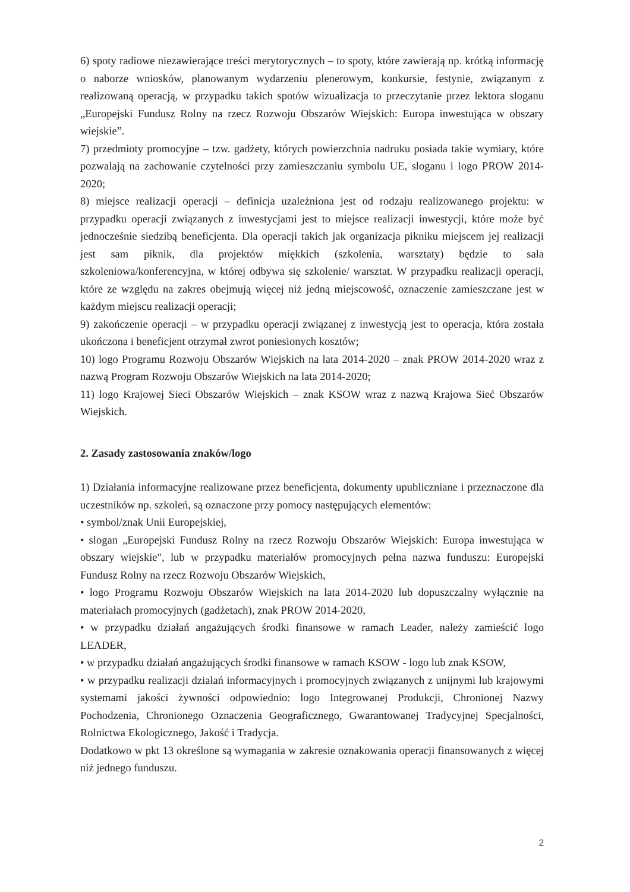6) spoty radiowe niezawierające treści merytorycznych – to spoty, które zawierają np. krótką informację o naborze wniosków, planowanym wydarzeniu plenerowym, konkursie, festynie, związanym z realizowaną operacją, w przypadku takich spotów wizualizacja to przeczytanie przez lektora sloganu „Europejski Fundusz Rolny na rzecz Rozwoju Obszarów Wiejskich: Europa inwestująca w obszary wiejskie”.
7) przedmioty promocyjne – tzw. gadżety, których powierzchnia nadruku posiada takie wymiary, które pozwalają na zachowanie czytelności przy zamieszczaniu symbolu UE, sloganu i logo PROW 2014-2020;
8) miejsce realizacji operacji – definicja uzależniona jest od rodzaju realizowanego projektu: w przypadku operacji związanych z inwestycjami jest to miejsce realizacji inwestycji, które może być jednocześnie siedzibą beneficjenta. Dla operacji takich jak organizacja pikniku miejscem jej realizacji jest sam piknik, dla projektów miękkich (szkolenia, warsztaty) będzie to sala szkoleniowa/konferencyjna, w której odbywa się szkolenie/ warsztat. W przypadku realizacji operacji, które ze względu na zakres obejmują więcej niż jedną miejscowość, oznaczenie zamieszczane jest w każdym miejscu realizacji operacji;
9) zakończenie operacji – w przypadku operacji związanej z inwestycją jest to operacja, która została ukończona i beneficjent otrzymał zwrot poniesionych kosztów;
10) logo Programu Rozwoju Obszarów Wiejskich na lata 2014-2020 – znak PROW 2014-2020 wraz z nazwą Program Rozwoju Obszarów Wiejskich na lata 2014-2020;
11) logo Krajowej Sieci Obszarów Wiejskich – znak KSOW wraz z nazwą Krajowa Sieć Obszarów Wiejskich.
2. Zasady zastosowania znaków/logo
1) Działania informacyjne realizowane przez beneficjenta, dokumenty upubliczniane i przeznaczone dla uczestników np. szkoleń, są oznaczone przy pomocy następujących elementów:
• symbol/znak Unii Europejskiej,
• slogan „Europejski Fundusz Rolny na rzecz Rozwoju Obszarów Wiejskich: Europa inwestująca w obszary wiejskie", lub w przypadku materiałów promocyjnych pełna nazwa funduszu: Europejski Fundusz Rolny na rzecz Rozwoju Obszarów Wiejskich,
• logo Programu Rozwoju Obszarów Wiejskich na lata 2014-2020 lub dopuszczalny wyłącznie na materiałach promocyjnych (gadżetach), znak PROW 2014-2020,
• w przypadku działań angażujących środki finansowe w ramach Leader, należy zamieścić logo LEADER,
• w przypadku działań angażujących środki finansowe w ramach KSOW - logo lub znak KSOW,
• w przypadku realizacji działań informacyjnych i promocyjnych związanych z unijnymi lub krajowymi systemami jakości żywności odpowiednio: logo Integrowanej Produkcji, Chronionej Nazwy Pochodzenia, Chronionego Oznaczenia Geograficznego, Gwarantowanej Tradycyjnej Specjalności, Rolnictwa Ekologicznego, Jakość i Tradycja.
Dodatkowo w pkt 13 określone są wymagania w zakresie oznakowania operacji finansowanych z więcej niż jednego funduszu.
2